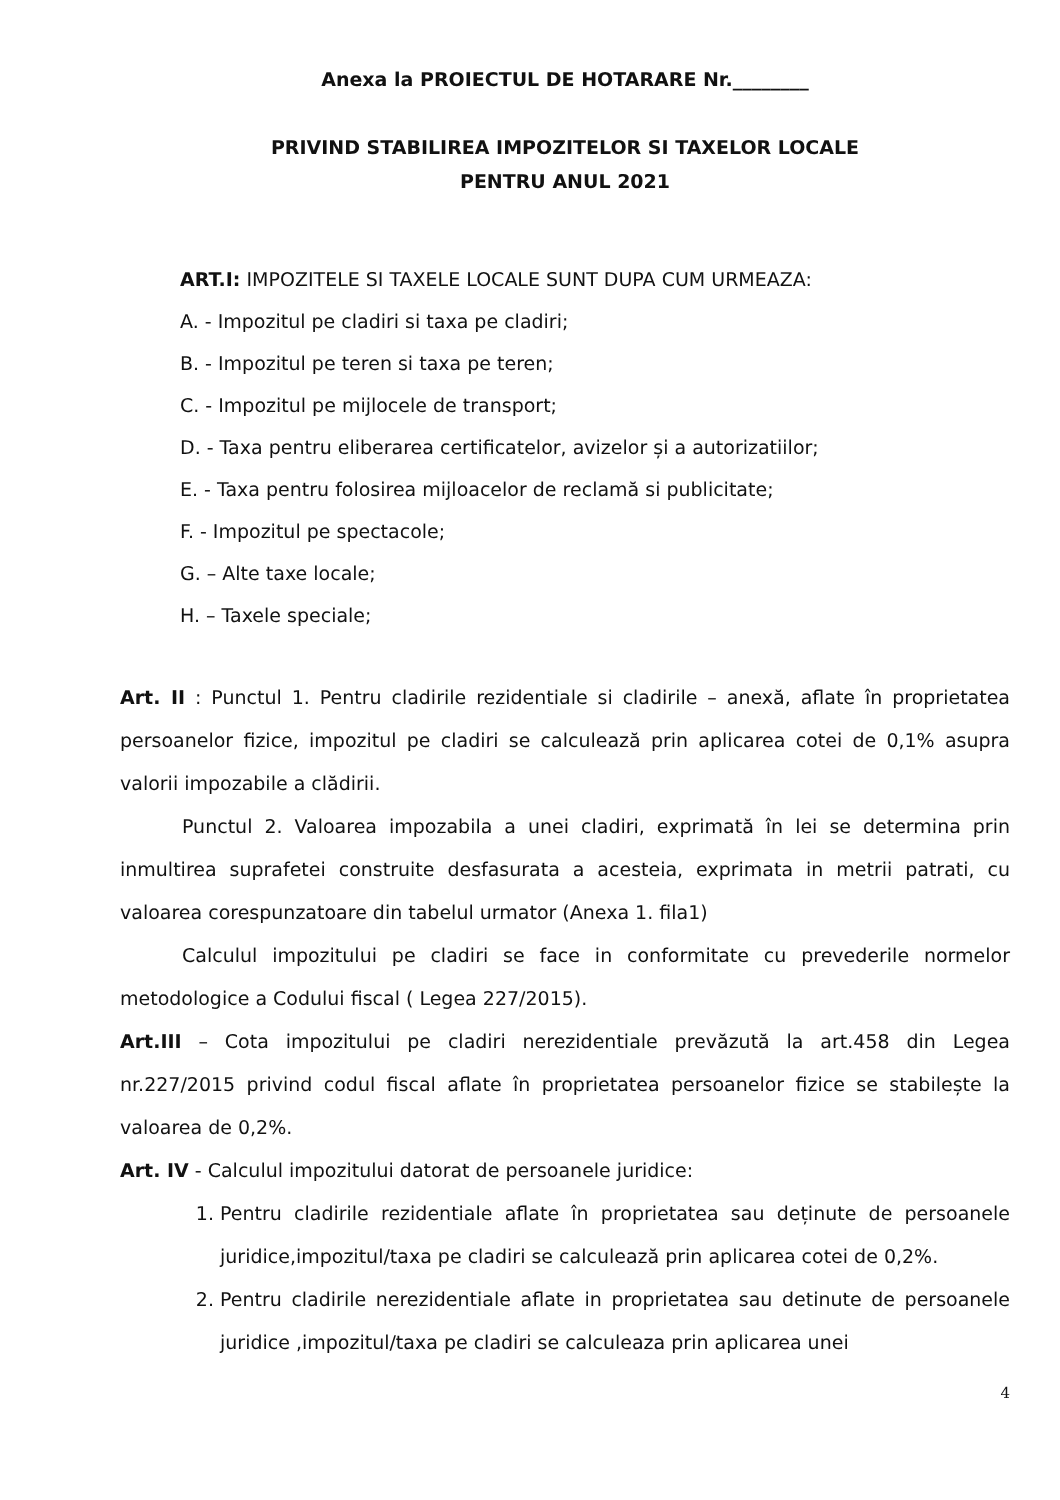Anexa la PROIECTUL DE HOTARARE Nr.________
PRIVIND STABILIREA IMPOZITELOR SI TAXELOR LOCALE
PENTRU ANUL 2021
ART.I: IMPOZITELE SI TAXELE LOCALE SUNT DUPA CUM URMEAZA:
A. - Impozitul pe cladiri si taxa pe cladiri;
B. - Impozitul pe teren si taxa pe teren;
C. - Impozitul pe mijlocele de transport;
D. - Taxa pentru eliberarea certificatelor, avizelor și a autorizatiilor;
E. - Taxa pentru folosirea mijloacelor de reclamă si publicitate;
F. - Impozitul pe spectacole;
G. – Alte taxe locale;
H. – Taxele speciale;
Art. II : Punctul 1. Pentru cladirile rezidentiale si cladirile – anexă, aflate în proprietatea persoanelor fizice, impozitul pe cladiri se calculează prin aplicarea cotei de 0,1% asupra valorii impozabile a clădirii.
Punctul 2. Valoarea impozabila a unei cladiri, exprimată în lei se determina prin inmultirea suprafetei construite desfasurata a acesteia, exprimata in metrii patrati, cu valoarea corespunzatoare din tabelul urmator (Anexa 1. fila1)
Calculul impozitului pe cladiri se face in conformitate cu prevederile normelor metodologice a Codului fiscal ( Legea 227/2015).
Art.III – Cota impozitului pe cladiri nerezidentiale prevăzută la art.458 din Legea nr.227/2015 privind codul fiscal aflate în proprietatea persoanelor fizice se stabilește la valoarea de 0,2%.
Art. IV - Calculul impozitului datorat de persoanele juridice:
1. Pentru cladirile rezidentiale aflate în proprietatea sau deținute de persoanele juridice,impozitul/taxa pe cladiri se calculează prin aplicarea cotei de 0,2%.
2. Pentru cladirile nerezidentiale aflate in proprietatea sau detinute de persoanele juridice ,impozitul/taxa pe cladiri se calculeaza prin aplicarea unei
4